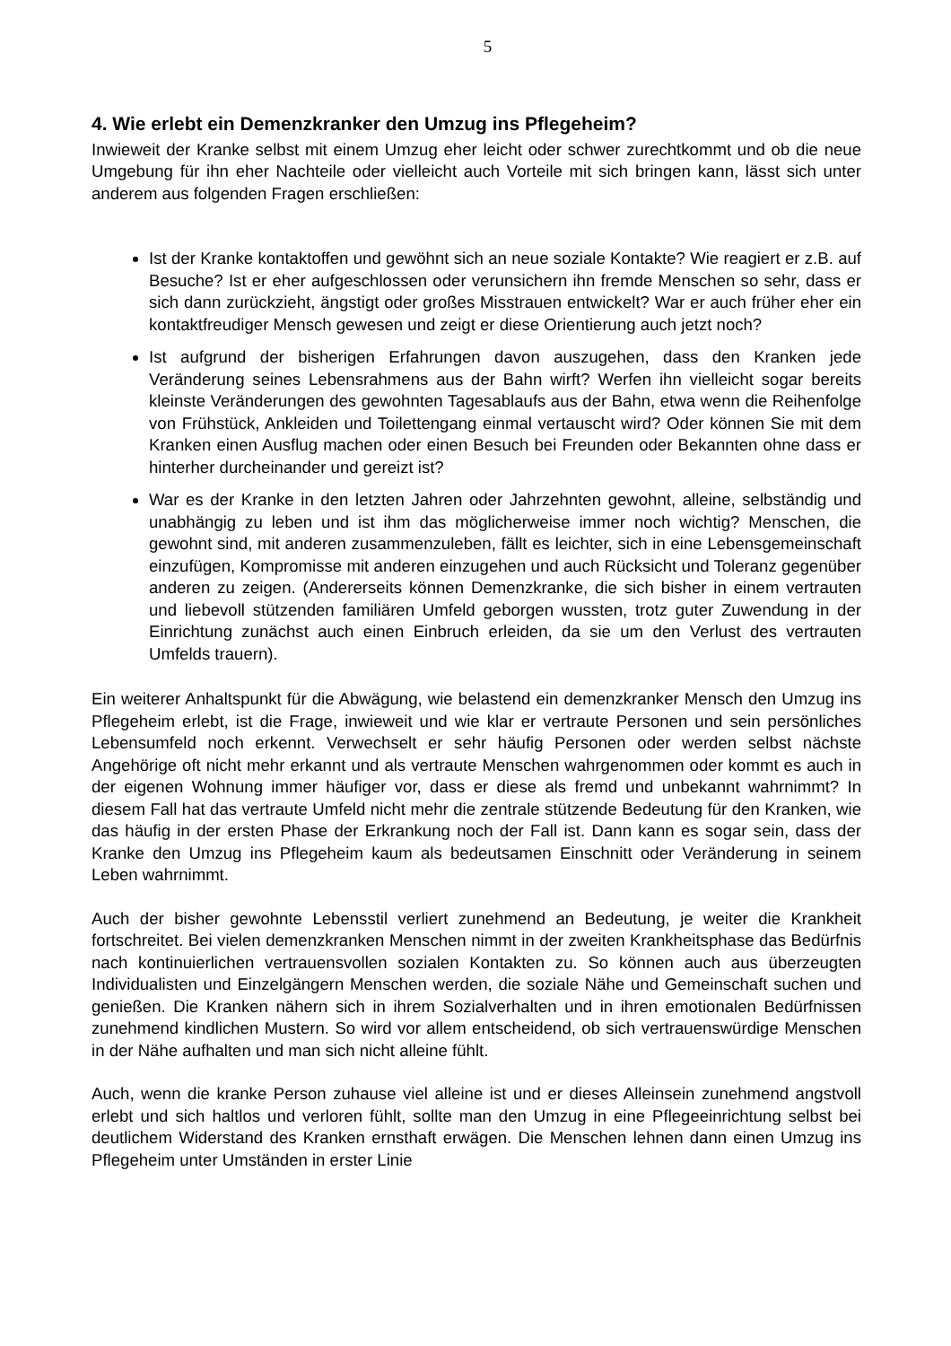5
4. Wie erlebt ein Demenzkranker den Umzug ins Pflegeheim?
Inwieweit der Kranke selbst mit einem Umzug eher leicht oder schwer zurechtkommt und ob die neue Umgebung für ihn eher Nachteile oder vielleicht auch Vorteile mit sich bringen kann, lässt sich unter anderem aus folgenden Fragen erschließen:
Ist der Kranke kontaktoffen und gewöhnt sich an neue soziale Kontakte? Wie reagiert er z.B. auf Besuche? Ist er eher aufgeschlossen oder verunsichern ihn fremde Menschen so sehr, dass er sich dann zurückzieht, ängstigt oder großes Misstrauen entwickelt? War er auch früher eher ein kontaktfreudiger Mensch gewesen und zeigt er diese Orientierung auch jetzt noch?
Ist aufgrund der bisherigen Erfahrungen davon auszugehen, dass den Kranken jede Veränderung seines Lebensrahmens aus der Bahn wirft? Werfen ihn vielleicht sogar bereits kleinste Veränderungen des gewohnten Tagesablaufs aus der Bahn, etwa wenn die Reihenfolge von Frühstück, Ankleiden und Toilettengang einmal vertauscht wird? Oder können Sie mit dem Kranken einen Ausflug machen oder einen Besuch bei Freunden oder Bekannten ohne dass er hinterher durcheinander und gereizt ist?
War es der Kranke in den letzten Jahren oder Jahrzehnten gewohnt, alleine, selbständig und unabhängig zu leben und ist ihm das möglicherweise immer noch wichtig? Menschen, die gewohnt sind, mit anderen zusammenzuleben, fällt es leichter, sich in eine Lebensgemeinschaft einzufügen, Kompromisse mit anderen einzugehen und auch Rücksicht und Toleranz gegenüber anderen zu zeigen. (Andererseits können Demenzkranke, die sich bisher in einem vertrauten und liebevoll stützenden familiären Umfeld geborgen wussten, trotz guter Zuwendung in der Einrichtung zunächst auch einen Einbruch erleiden, da sie um den Verlust des vertrauten Umfelds trauern).
Ein weiterer Anhaltspunkt für die Abwägung, wie belastend ein demenzkranker Mensch den Umzug ins Pflegeheim erlebt, ist die Frage, inwieweit und wie klar er vertraute Personen und sein persönliches Lebensumfeld noch erkennt. Verwechselt er sehr häufig Personen oder werden selbst nächste Angehörige oft nicht mehr erkannt und als vertraute Menschen wahrgenommen oder kommt es auch in der eigenen Wohnung immer häufiger vor, dass er diese als fremd und unbekannt wahrnimmt? In diesem Fall hat das vertraute Umfeld nicht mehr die zentrale stützende Bedeutung für den Kranken, wie das häufig in der ersten Phase der Erkrankung noch der Fall ist. Dann kann es sogar sein, dass der Kranke den Umzug ins Pflegeheim kaum als bedeutsamen Einschnitt oder Veränderung in seinem Leben wahrnimmt.
Auch der bisher gewohnte Lebensstil verliert zunehmend an Bedeutung, je weiter die Krankheit fortschreitet. Bei vielen demenzkranken Menschen nimmt in der zweiten Krankheitsphase das Bedürfnis nach kontinuierlichen vertrauensvollen sozialen Kontakten zu. So können auch aus überzeugten Individualisten und Einzelgängern Menschen werden, die soziale Nähe und Gemeinschaft suchen und genießen. Die Kranken nähern sich in ihrem Sozialverhalten und in ihren emotionalen Bedürfnissen zunehmend kindlichen Mustern. So wird vor allem entscheidend, ob sich vertrauenswürdige Menschen in der Nähe aufhalten und man sich nicht alleine fühlt.
Auch, wenn die kranke Person zuhause viel alleine ist und er dieses Alleinsein zunehmend angstvoll erlebt und sich haltlos und verloren fühlt, sollte man den Umzug in eine Pflegeeinrichtung selbst bei deutlichem Widerstand des Kranken ernsthaft erwägen. Die Menschen lehnen dann einen Umzug ins Pflegeheim unter Umständen in erster Linie